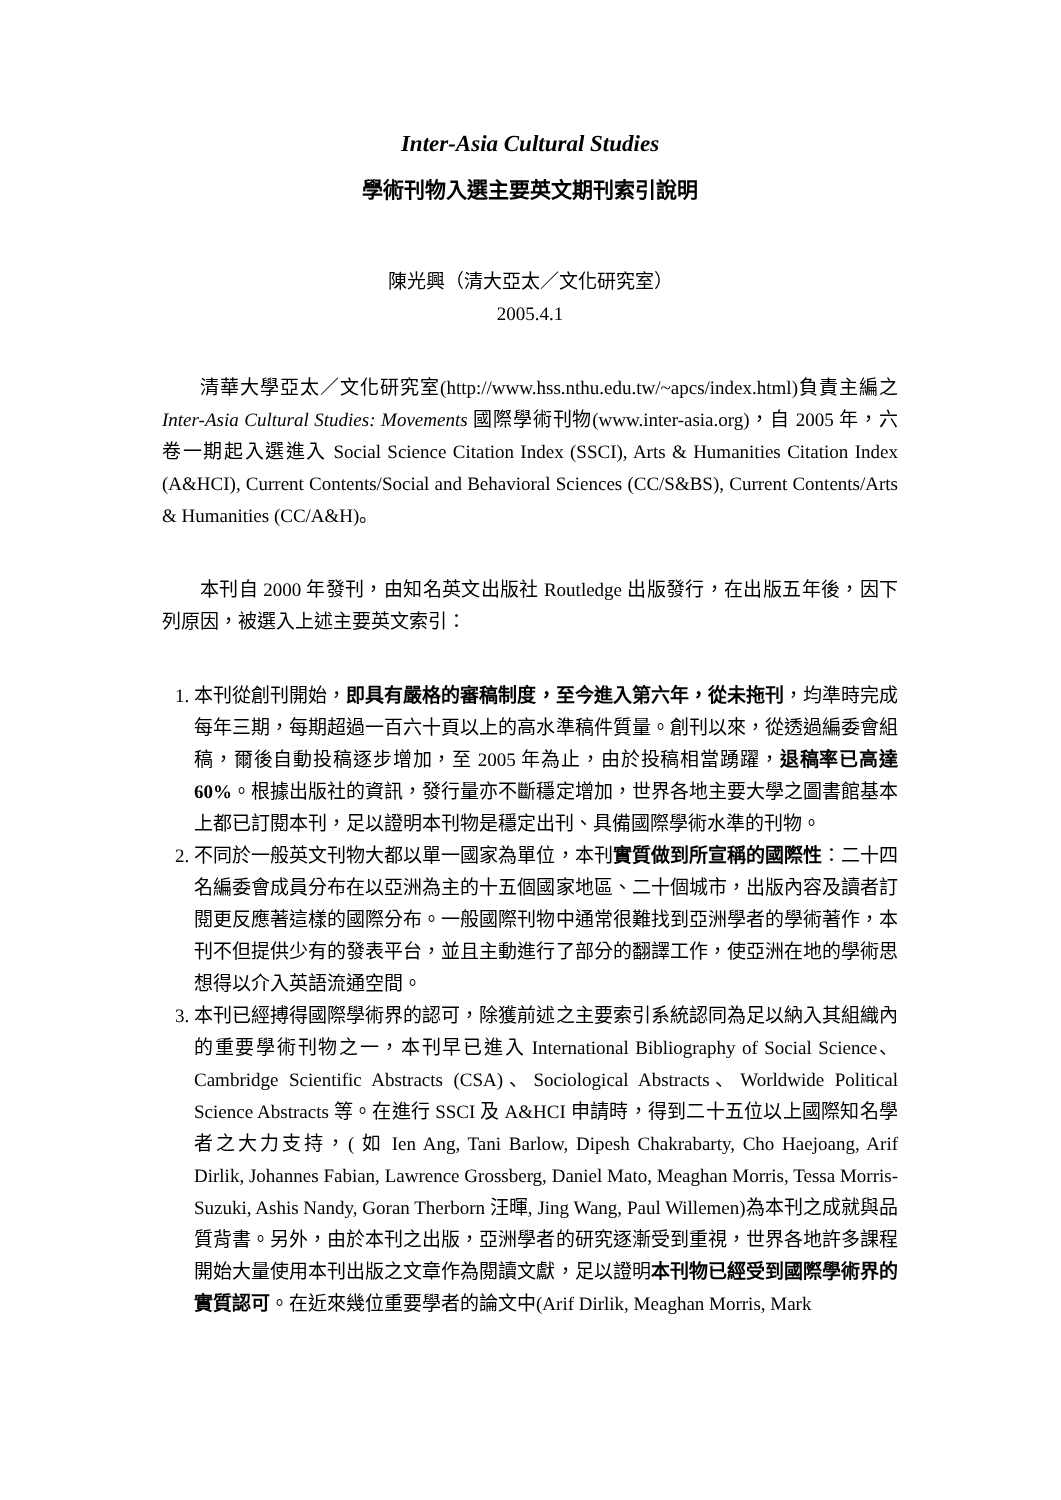Inter-Asia Cultural Studies
學術刊物入選主要英文期刊索引說明
陳光興（清大亞太／文化研究室）
2005.4.1
清華大學亞太／文化研究室(http://www.hss.nthu.edu.tw/~apcs/index.html)負責主編之 Inter-Asia Cultural Studies: Movements 國際學術刊物(www.inter-asia.org)，自 2005 年，六卷一期起入選進入 Social Science Citation Index (SSCI), Arts & Humanities Citation Index (A&HCI), Current Contents/Social and Behavioral Sciences (CC/S&BS), Current Contents/Arts & Humanities (CC/A&H)。
本刊自 2000 年發刊，由知名英文出版社 Routledge 出版發行，在出版五年後，因下列原因，被選入上述主要英文索引：
1. 本刊從創刊開始，即具有嚴格的審稿制度，至今進入第六年，從未拖刊，均準時完成每年三期，每期超過一百六十頁以上的高水準稿件質量。創刊以來，從透過編委會組稿，爾後自動投稿逐步增加，至 2005 年為止，由於投稿相當踴躍，退稿率已高達 60%。根據出版社的資訊，發行量亦不斷穩定增加，世界各地主要大學之圖書館基本上都已訂閱本刊，足以證明本刊物是穩定出刊、具備國際學術水準的刊物。
2. 不同於一般英文刊物大都以單一國家為單位，本刊實質做到所宣稱的國際性：二十四名編委會成員分布在以亞洲為主的十五個國家地區、二十個城市，出版內容及讀者訂閱更反應著這樣的國際分布。一般國際刊物中通常很難找到亞洲學者的學術著作，本刊不但提供少有的發表平台，並且主動進行了部分的翻譯工作，使亞洲在地的學術思想得以介入英語流通空間。
3. 本刊已經搏得國際學術界的認可，除獲前述之主要索引系統認同為足以納入其組織內的重要學術刊物之一，本刊早已進入 International Bibliography of Social Science、Cambridge Scientific Abstracts (CSA)、Sociological Abstracts、Worldwide Political Science Abstracts 等。在進行 SSCI 及 A&HCI 申請時，得到二十五位以上國際知名學者之大力支持，( 如 Ien Ang, Tani Barlow, Dipesh Chakrabarty, Cho Haejoang, Arif Dirlik, Johannes Fabian, Lawrence Grossberg, Daniel Mato, Meaghan Morris, Tessa Morris-Suzuki, Ashis Nandy, Goran Therborn 汪暉, Jing Wang, Paul Willemen)為本刊之成就與品質背書。另外，由於本刊之出版，亞洲學者的研究逐漸受到重視，世界各地許多課程開始大量使用本刊出版之文章作為閱讀文獻，足以證明本刊物已經受到國際學術界的實質認可。在近來幾位重要學者的論文中(Arif Dirlik, Meaghan Morris, Mark